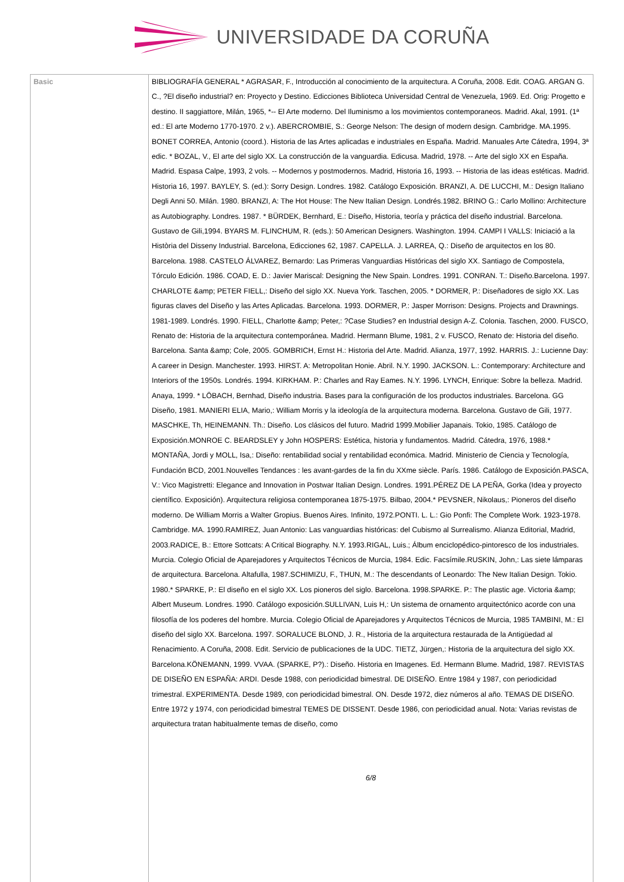UNIVERSIDADE DA CORUÑA
| Basic | BIBLIOGRAFÍA GENERAL * AGRASAR, F., Introducción al conocimiento de la arquitectura. A Coruña, 2008. Edit. COAG. ARGAN G. C., ?El diseño industrial? en: Proyecto y Destino. Edicciones Biblioteca Universidad Central de Venezuela, 1969. Ed. Orig: Progetto e destino. II saggiattore, Milán, 1965, *-- El Arte moderno. Del Iluminismo a los movimientos contemporaneos. Madrid. Akal, 1991. (1ª ed.: El arte Moderno 1770-1970. 2 v.). ABERCROMBIE, S.: George Nelson: The design of modern design. Cambridge. MA.1995. BONET CORREA, Antonio (coord.). Historia de las Artes aplicadas e industriales en España. Madrid. Manuales Arte Cátedra, 1994, 3ª edic. * BOZAL, V., El arte del siglo XX. La construcción de la vanguardia. Edicusa. Madrid, 1978. -- Arte del siglo XX en España. Madrid. Espasa Calpe, 1993, 2 vols. -- Modernos y postmodernos. Madrid, Historia 16, 1993. -- Historia de las ideas estéticas. Madrid. Historia 16, 1997. BAYLEY, S. (ed.): Sorry Design. Londres. 1982. Catálogo Exposición. BRANZI, A. DE LUCCHI, M.: Design Italiano Degli Anni 50. Milán. 1980. BRANZI, A: The Hot House: The New Italian Design. Londrés.1982. BRINO G.: Carlo Mollino: Architecture as Autobiography. Londres. 1987. * BÜRDEK, Bernhard, E.: Diseño, Historia, teoría y práctica del diseño industrial. Barcelona. Gustavo de Gili,1994. BYARS M. FLINCHUM, R. (eds.): 50 American Designers. Washington. 1994. CAMPI I VALLS: Iniciació a la Història del Disseny Industrial. Barcelona, Edicciones 62, 1987. CAPELLA. J. LARREA, Q.: Diseño de arquitectos en los 80. Barcelona. 1988. CASTELO ÁLVAREZ, Bernardo: Las Primeras Vanguardias Históricas del siglo XX. Santiago de Compostela, Tórculo Edición. 1986. COAD, E. D.: Javier Mariscal: Designing the New Spain. Londres. 1991. CONRAN. T.: Diseño.Barcelona. 1997. CHARLOTE &amp; PETER FIELL,: Diseño del siglo XX. Nueva York. Taschen, 2005. * DORMER, P.: Diseñadores de siglo XX. Las figuras claves del Diseño y las Artes Aplicadas. Barcelona. 1993. DORMER, P.: Jasper Morrison: Designs. Projects and Drawnings. 1981-1989. Londrés. 1990. FIELL, Charlotte &amp; Peter,: ?Case Studies? en Industrial design A-Z. Colonia. Taschen, 2000. FUSCO, Renato de: Historia de la arquitectura contemporánea. Madrid. Hermann Blume, 1981, 2 v. FUSCO, Renato de: Historia del diseño. Barcelona. Santa &amp; Cole, 2005. GOMBRICH, Ernst H.: Historia del Arte. Madrid. Alianza, 1977, 1992. HARRIS. J.: Lucienne Day: A career in Design. Manchester. 1993. HIRST. A: Metropolitan Honie. Abril. N.Y. 1990. JACKSON. L.: Contemporary: Architecture and Interiors of the 1950s. Londrés. 1994. KIRKHAM. P.: Charles and Ray Eames. N.Y. 1996. LYNCH, Enrique: Sobre la belleza. Madrid. Anaya, 1999. * LÖBACH, Bernhad, Diseño industria. Bases para la configuración de los productos industriales. Barcelona. GG Diseño, 1981. MANIERI ELIA, Mario,: William Morris y la ideología de la arquitectura moderna. Barcelona. Gustavo de Gili, 1977. MASCHKE, Th, HEINEMANN. Th.: Diseño. Los clásicos del futuro. Madrid 1999.Mobilier Japanais. Tokio, 1985. Catálogo de Exposición.MONROE C. BEARDSLEY y John HOSPERS: Estética, historia y fundamentos. Madrid. Cátedra, 1976, 1988.* MONTAÑA, Jordi y MOLL, Isa,: Diseño: rentabilidad social y rentabilidad económica. Madrid. Ministerio de Ciencia y Tecnología, Fundación BCD, 2001.Nouvelles Tendances : les avant-gardes de la fin du XXme siècle. París. 1986. Catálogo de Exposición.PASCA, V.: Vico Magistretti: Elegance and Innovation in Postwar Italian Design. Londres. 1991.PÉREZ DE LA PEÑA, Gorka (Idea y proyecto científico. Exposición). Arquitectura religiosa contemporanea 1875-1975. Bilbao, 2004.* PEVSNER, Nikolaus,: Pioneros del diseño moderno. De William Morris a Walter Gropius. Buenos Aires. Infinito, 1972.PONTI. L. L.: Gio Ponfi: The Complete Work. 1923-1978. Cambridge. MA. 1990.RAMIREZ, Juan Antonio: Las vanguardias históricas: del Cubismo al Surrealismo. Alianza Editorial, Madrid, 2003.RADICE, B.: Ettore Sottcats: A Critical Biography. N.Y. 1993.RIGAL, Luis.; Álbum enciclopédico-pintoresco de los industriales. Murcia. Colegio Oficial de Aparejadores y Arquitectos Técnicos de Murcia, 1984. Edic. Facsímile.RUSKIN, John,: Las siete lámparas de arquitectura. Barcelona. Altafulla, 1987.SCHIMIZU, F., THUN, M.: The descendants of Leonardo: The New Italian Design. Tokio. 1980.* SPARKE, P.: El diseño en el siglo XX. Los pioneros del siglo. Barcelona. 1998.SPARKE. P.: The plastic age. Victoria &amp; Albert Museum. Londres. 1990. Catálogo exposición.SULLIVAN, Luis H,: Un sistema de ornamento arquitectónico acorde con una filosofía de los poderes del hombre. Murcia. Colegio Oficial de Aparejadores y Arquitectos Técnicos de Murcia, 1985 TAMBINI, M.: El diseño del siglo XX. Barcelona. 1997. SORALUCE BLOND, J. R., Historia de la arquitectura restaurada de la Antigüedad al Renacimiento. A Coruña, 2008. Edit. Servicio de publicaciones de la UDC. TIETZ, Jürgen,: Historia de la arquitectura del siglo XX. Barcelona.KÖNEMANN, 1999. VVAA. (SPARKE, P?).: Diseño. Historia en Imagenes. Ed. Hermann Blume. Madrid, 1987. REVISTAS DE DISEÑO EN ESPAÑA: ARDI. Desde 1988, con periodicidad bimestral. DE DISEÑO. Entre 1984 y 1987, con periodicidad trimestral. EXPERIMENTA. Desde 1989, con periodicidad bimestral. ON. Desde 1972, diez números al año. TEMAS DE DISEÑO. Entre 1972 y 1974, con periodicidad bimestral TEMES DE DISSENT. Desde 1986, con periodicidad anual. Nota: Varias revistas de arquitectura tratan habitualmente temas de diseño, como 6/8 |